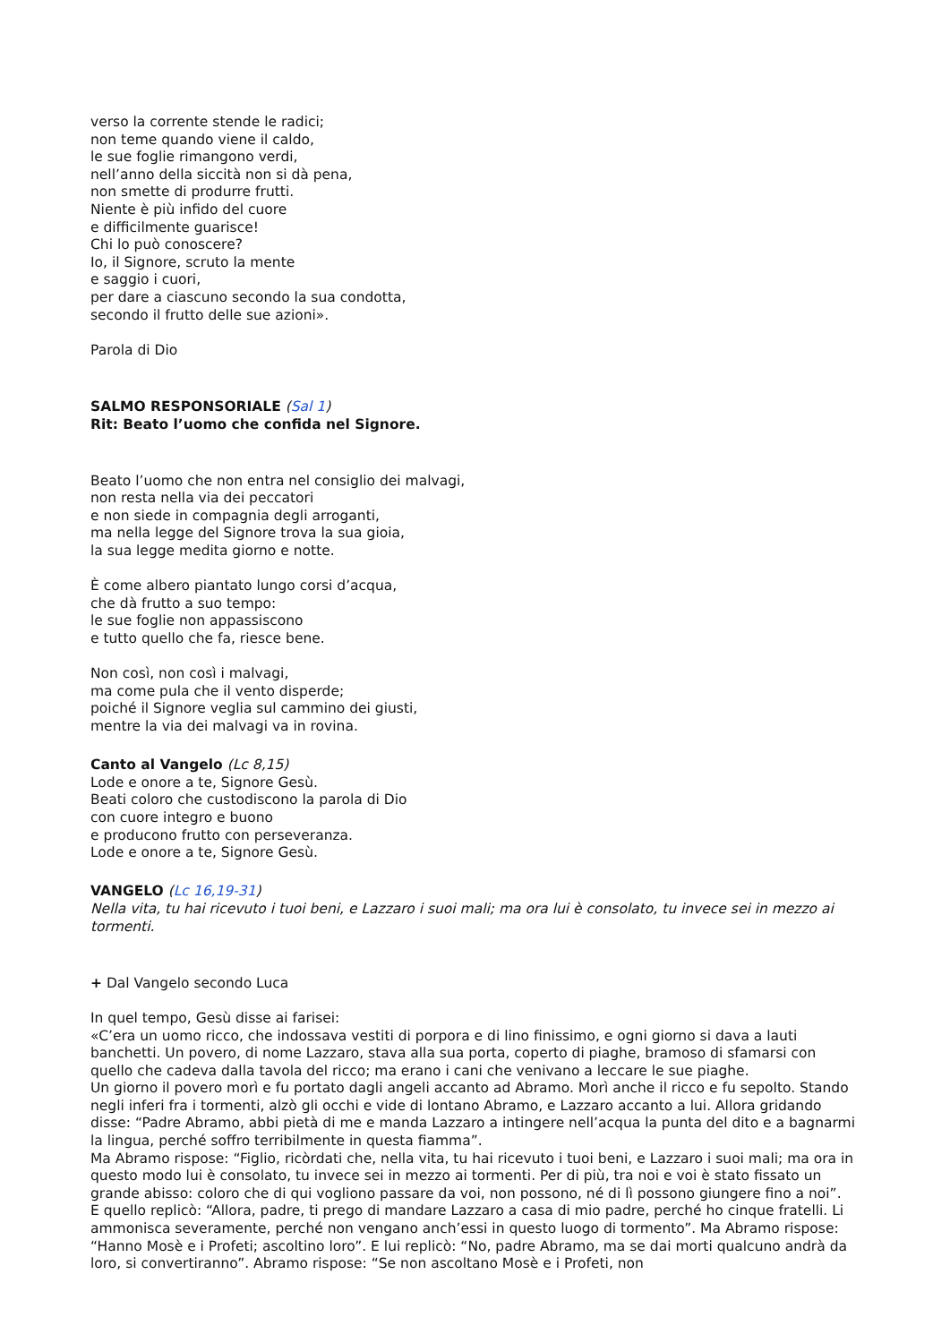verso la corrente stende le radici;
non teme quando viene il caldo,
le sue foglie rimangono verdi,
nell’anno della siccità non si dà pena,
non smette di produrre frutti.
Niente è più infido del cuore
e difficilmente guarisce!
Chi lo può conoscere?
Io, il Signore, scruto la mente
e saggio i cuori,
per dare a ciascuno secondo la sua condotta,
secondo il frutto delle sue azioni».
Parola di Dio
SALMO RESPONSORIALE (Sal 1)
Rit: Beato l’uomo che confida nel Signore.
Beato l’uomo che non entra nel consiglio dei malvagi,
non resta nella via dei peccatori
e non siede in compagnia degli arroganti,
ma nella legge del Signore trova la sua gioia,
la sua legge medita giorno e notte.
È come albero piantato lungo corsi d’acqua,
che dà frutto a suo tempo:
le sue foglie non appassiscono
e tutto quello che fa, riesce bene.
Non così, non così i malvagi,
ma come pula che il vento disperde;
poiché il Signore veglia sul cammino dei giusti,
mentre la via dei malvagi va in rovina.
Canto al Vangelo (Lc 8,15)
Lode e onore a te, Signore Gesù.
Beati coloro che custodiscono la parola di Dio
con cuore integro e buono
e producono frutto con perseveranza.
Lode e onore a te, Signore Gesù.
VANGELO (Lc 16,19-31)
Nella vita, tu hai ricevuto i tuoi beni, e Lazzaro i suoi mali; ma ora lui è consolato, tu invece sei in mezzo ai tormenti.
+ Dal Vangelo secondo Luca
In quel tempo, Gesù disse ai farisei:
«C’era un uomo ricco, che indossava vestiti di porpora e di lino finissimo, e ogni giorno si dava a lauti banchetti. Un povero, di nome Lazzaro, stava alla sua porta, coperto di piaghe, bramoso di sfamarsi con quello che cadeva dalla tavola del ricco; ma erano i cani che venivano a leccare le sue piaghe.
Un giorno il povero morì e fu portato dagli angeli accanto ad Abramo. Morì anche il ricco e fu sepolto. Stando negli inferi fra i tormenti, alzò gli occhi e vide di lontano Abramo, e Lazzaro accanto a lui. Allora gridando disse: “Padre Abramo, abbi pietà di me e manda Lazzaro a intingere nell’acqua la punta del dito e a bagnarmi la lingua, perché soffro terribilmente in questa fiamma”.
Ma Abramo rispose: “Figlio, ricòrdati che, nella vita, tu hai ricevuto i tuoi beni, e Lazzaro i suoi mali; ma ora in questo modo lui è consolato, tu invece sei in mezzo ai tormenti. Per di più, tra noi e voi è stato fissato un grande abisso: coloro che di qui vogliono passare da voi, non possono, né di lì possono giungere fino a noi”.
E quello replicò: “Allora, padre, ti prego di mandare Lazzaro a casa di mio padre, perché ho cinque fratelli. Li ammonisca severamente, perché non vengano anch’essi in questo luogo di tormento”. Ma Abramo rispose: “Hanno Mosè e i Profeti; ascoltino loro”. E lui replicò: “No, padre Abramo, ma se dai morti qualcuno andrà da loro, si convertiranno”. Abramo rispose: “Se non ascoltano Mosè e i Profeti, non